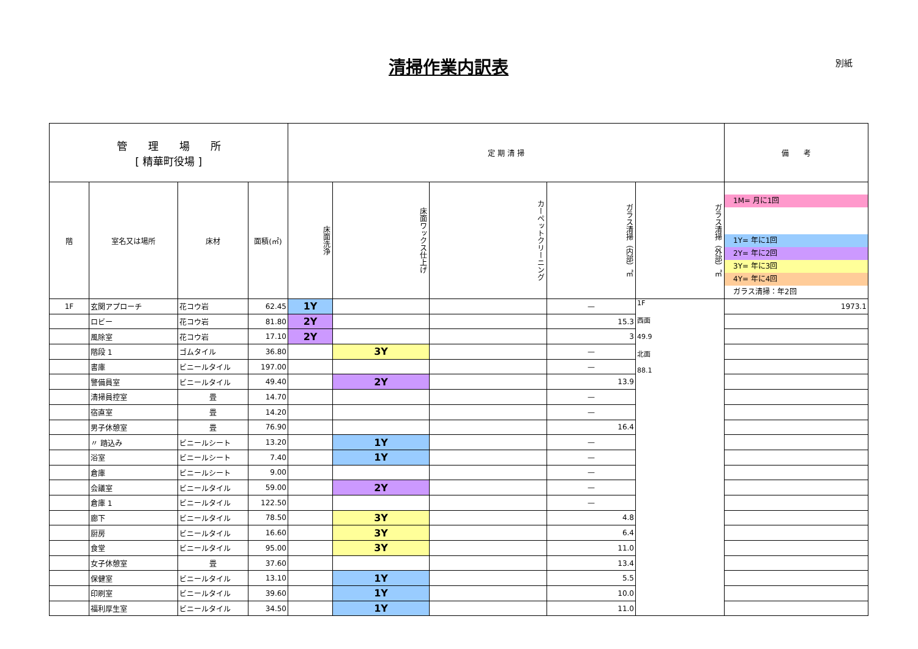清掃作業内訳表 別紙
| 管 理 場 所 [ 精華町役場 ] | | | | 定 期 清 掃 | | | | | 備 考 |
| --- | --- | --- | --- | --- | --- | --- | --- | --- | --- |
| 階 | 室名又は場所 | 床材 | 面積(㎡) | 床面洗浄 | 床面ワックス仕上げ | カーペットクリーニング | ガラス清掃（内部）㎡ | ガラス清掃（外部）㎡ | 1M= 月に1回 1Y= 年に1回 2Y= 年に2回 3Y= 年に3回 4Y= 年に4回 ガラス清掃：年2回 |
| 1F | 玄関アプローチ | 花コウ岩 | 62.45 | 1Y | | | — | 1F 西面 49.9 北面 88.1 | 1973.1 |
| | ロビー | 花コウ岩 | 81.80 | 2Y | | | 15.3 | | |
| | 風除室 | 花コウ岩 | 17.10 | 2Y | | | 3 | | |
| | 階段 1 | ゴムタイル | 36.80 | | 3Y | | — | | |
| | 書庫 | ビニールタイル | 197.00 | | | | — | | |
| | 警備員室 | ビニールタイル | 49.40 | | 2Y | | 13.9 | | |
| | 清掃員控室 | 畳 | 14.70 | | | | — | | |
| | 宿直室 | 畳 | 14.20 | | | | — | | |
| | 男子休憩室 | 畳 | 76.90 | | | | 16.4 | | |
| | 〃 踏込み | ビニールシート | 13.20 | | 1Y | | — | | |
| | 浴室 | ビニールシート | 7.40 | | 1Y | | — | | |
| | 倉庫 | ビニールシート | 9.00 | | | | — | | |
| | 会議室 | ビニールタイル | 59.00 | | 2Y | | — | | |
| | 倉庫 1 | ビニールタイル | 122.50 | | | | — | | |
| | 廊下 | ビニールタイル | 78.50 | | 3Y | | 4.8 | | |
| | 厨房 | ビニールタイル | 16.60 | | 3Y | | 6.4 | | |
| | 食堂 | ビニールタイル | 95.00 | | 3Y | | 11.0 | | |
| | 女子休憩室 | 畳 | 37.60 | | | | 13.4 | | |
| | 保健室 | ビニールタイル | 13.10 | | 1Y | | 5.5 | | |
| | 印刷室 | ビニールタイル | 39.60 | | 1Y | | 10.0 | | |
| | 福利厚生室 | ビニールタイル | 34.50 | | 1Y | | 11.0 | | |